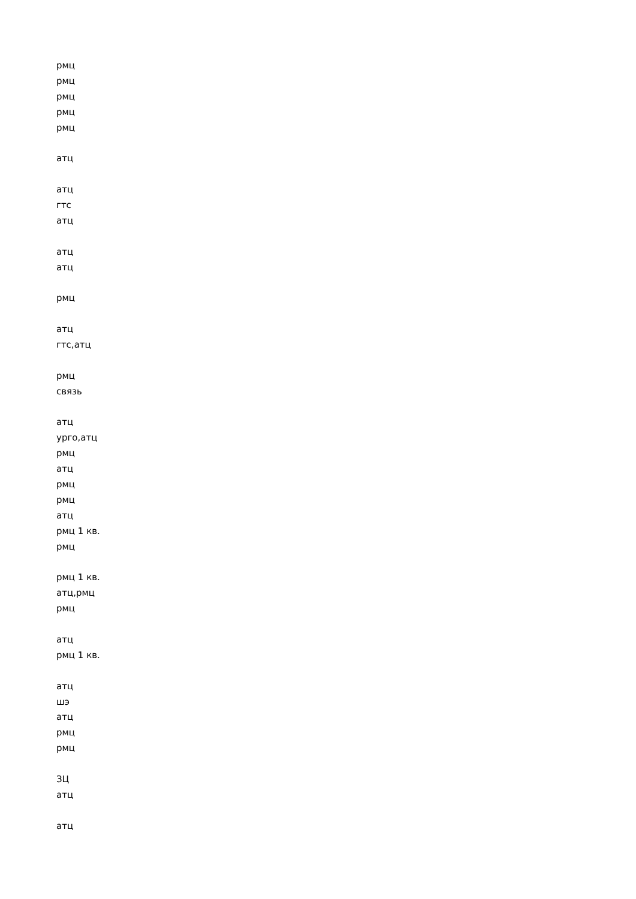рмц
рмц
рмц
рмц
рмц
атц
атц
гтс
атц
атц
атц
рмц
атц
гтс,атц
рмц
связь
атц
урго,атц
рмц
атц
рмц
рмц
атц
рмц 1 кв.
рмц
рмц 1 кв.
атц,рмц
рмц
атц
рмц 1 кв.
атц
шэ
атц
рмц
рмц
ЗЦ
атц
атц